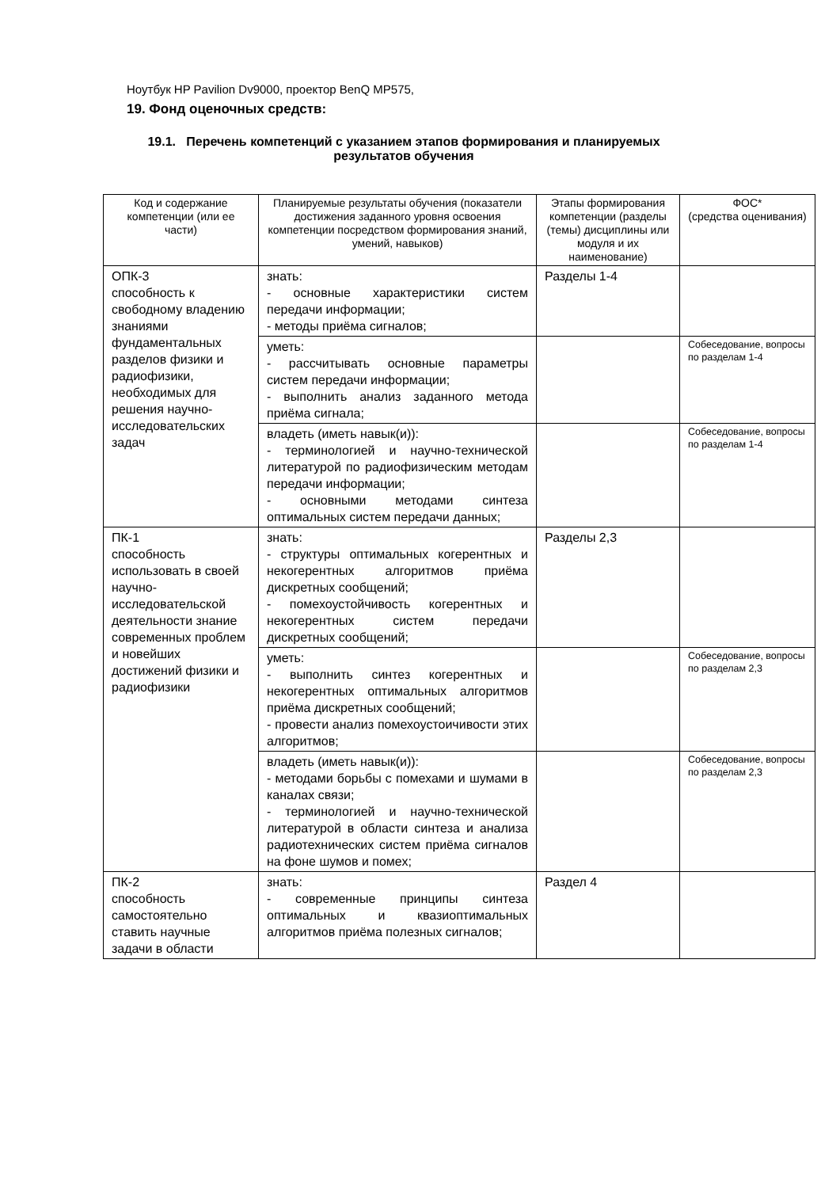Ноутбук HP Pavilion Dv9000, проектор BenQ MP575,
19. Фонд оценочных средств:
19.1. Перечень компетенций с указанием этапов формирования и планируемых результатов обучения
| Код и содержание компетенции (или ее части) | Планируемые результаты обучения (показатели достижения заданного уровня освоения компетенции посредством формирования знаний, умений, навыков) | Этапы формирования компетенции (разделы (темы) дисциплины или модуля и их наименование) | ФОС* (средства оценивания) |
| --- | --- | --- | --- |
| ОПК-3 способность к свободному владению знаниями фундаментальных разделов физики и радиофизики, необходимых для решения научно-исследовательских задач | знать: - основные характеристики систем передачи информации; - методы приёма сигналов; | Разделы 1-4 | |
| | уметь: - рассчитывать основные параметры систем передачи информации; - выполнить анализ заданного метода приёма сигнала; | | Собеседование, вопросы по разделам 1-4 |
| | владеть (иметь навык(и)): - терминологией и научно-технической литературой по радиофизическим методам передачи информации; - основными методами синтеза оптимальных систем передачи данных; | | Собеседование, вопросы по разделам 1-4 |
| ПК-1 способность использовать в своей научно-исследовательской деятельности знание современных проблем и новейших достижений физики и радиофизики | знать: - структуры оптимальных когерентных и некогерентных алгоритмов приёма дискретных сообщений; - помехоустойчивость когерентных и некогерентных систем передачи дискретных сообщений; | Разделы 2,3 | |
| | уметь: - выполнить синтез когерентных и некогерентных оптимальных алгоритмов приёма дискретных сообщений; - провести анализ помехоустоичивости этих алгоритмов; | | Собеседование, вопросы по разделам 2,3 |
| | владеть (иметь навык(и)): - методами борьбы с помехами и шумами в каналах связи; - терминологией и научно-технической литературой в области синтеза и анализа радиотехнических систем приёма сигналов на фоне шумов и помех; | | Собеседование, вопросы по разделам 2,3 |
| ПК-2 способность самостоятельно ставить научные задачи в области | знать: - современные принципы синтеза оптимальных и квазиоптимальных алгоритмов приёма полезных сигналов; | Раздел 4 | |